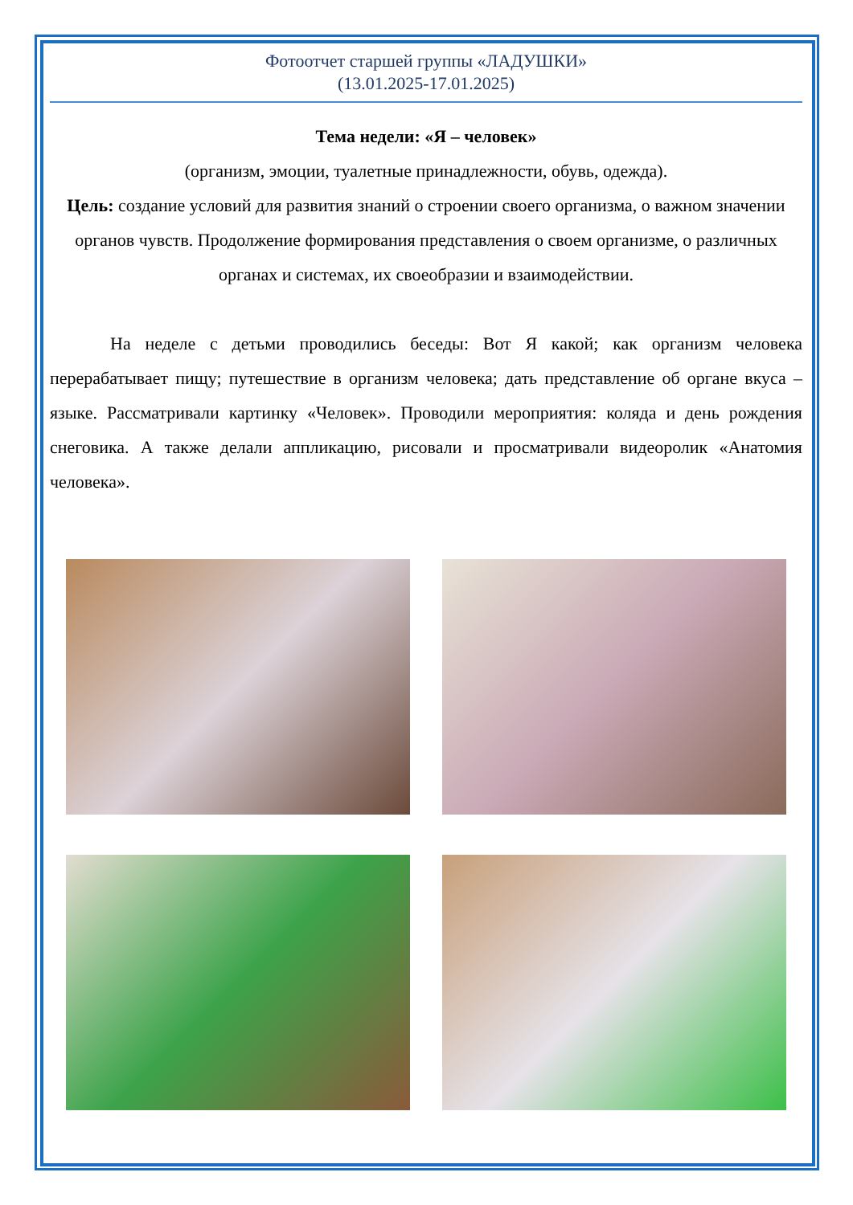Фотоотчет старшей группы «ЛАДУШКИ»
(13.01.2025-17.01.2025)
Тема недели: «Я – человек»
(организм, эмоции, туалетные принадлежности, обувь, одежда).
Цель: создание условий для развития знаний о строении своего организма, о важном значении органов чувств. Продолжение формирования представления о своем организме, о различных органах и системах, их своеобразии и взаимодействии.
На неделе с детьми проводились беседы: Вот Я какой; как организм человека перерабатывает пищу; путешествие в организм человека; дать представление об органе вкуса – языке. Рассматривали картинку «Человек». Проводили мероприятия: коляда и день рождения снеговика. А также делали аппликацию, рисовали и просматривали видеоролик «Анатомия человека».